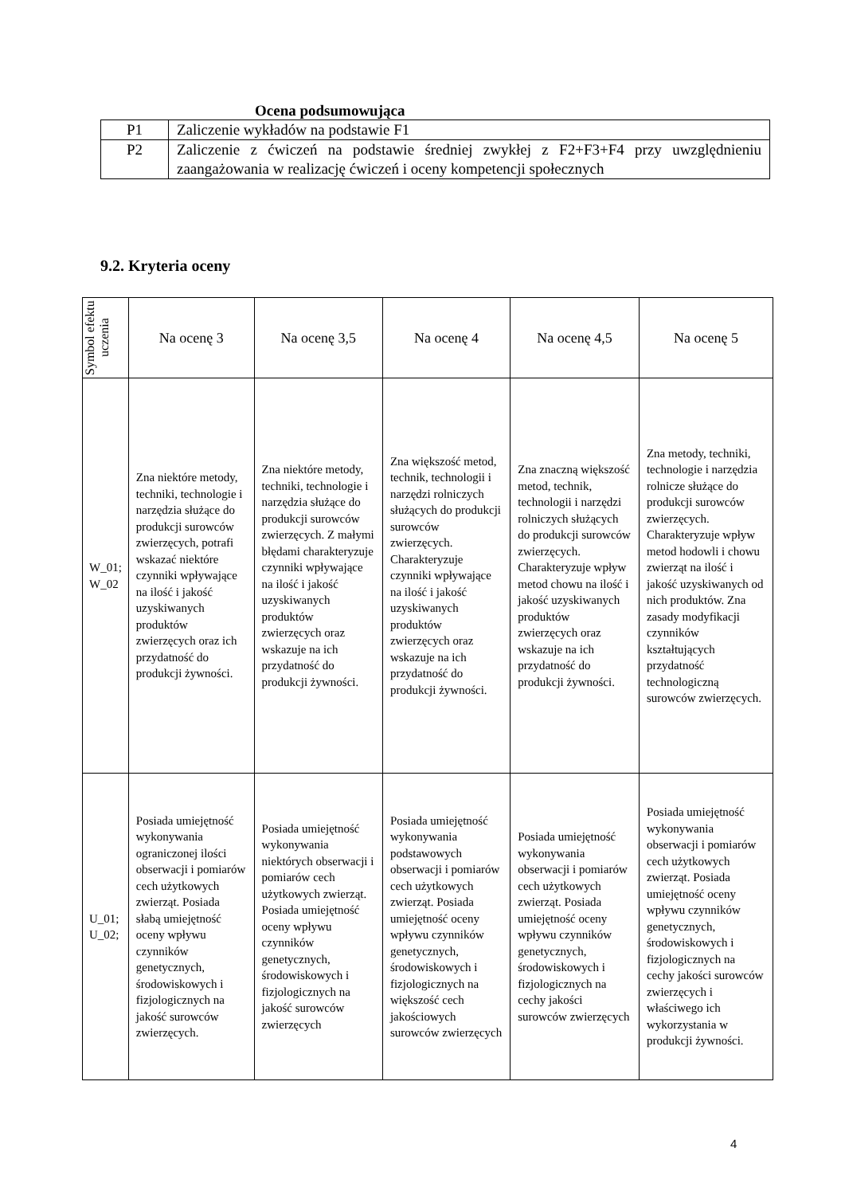Ocena podsumowująca
| P1 | Zaliczenie wykładów na podstawie F1 |
| P2 | Zaliczenie z ćwiczeń na podstawie średniej zwykłej z F2+F3+F4 przy uwzględnieniu zaangażowania w realizację ćwiczeń i oceny kompetencji społecznych |
9.2. Kryteria oceny
| Symbol efektu uczenia | Na ocenę 3 | Na ocenę 3,5 | Na ocenę 4 | Na ocenę 4,5 | Na ocenę 5 |
| --- | --- | --- | --- | --- | --- |
| W_01; W_02 | Zna niektóre metody, techniki, technologie i narzędzia służące do produkcji surowców zwierzęcych, potrafi wskazać niektóre czynniki wpływające na ilość i jakość uzyskiwanych produktów zwierzęcych oraz ich przydatność do produkcji żywności. | Zna niektóre metody, techniki, technologie i narzędzia służące do produkcji surowców zwierzęcych. Z małymi błędami charakteryzuje czynniki wpływające na ilość i jakość uzyskiwanych produktów zwierzęcych oraz wskazuje na ich przydatność do produkcji żywności. | Zna większość metod, technik, technologii i narzędzi rolniczych służących do produkcji surowców zwierzęcych. Charakteryzuje czynniki wpływające na ilość i jakość uzyskiwanych produktów zwierzęcych oraz wskazuje na ich przydatność do produkcji żywności. | Zna znaczną większość metod, technik, technologii i narzędzi rolniczych służących do produkcji surowców zwierzęcych. Charakteryzuje wpływ metod chowu na ilość i jakość uzyskiwanych produktów zwierzęcych oraz wskazuje na ich przydatność do produkcji żywności. | Zna metody, techniki, technologie i narzędzia rolnicze służące do produkcji surowców zwierzęcych. Charakteryzuje wpływ metod hodowli i chowu zwierząt na ilość i jakość uzyskiwanych od nich produktów. Zna zasady modyfikacji czynników kształtujących przydatność technologiczną surowców zwierzęcych. |
| U_01; U_02; | Posiada umiejętność wykonywania ograniczonej ilości obserwacji i pomiarów cech użytkowych zwierząt. Posiada słabą umiejętność oceny wpływu czynników genetycznych, środowiskowych i fizjologicznych na jakość surowców zwierzęcych. | Posiada umiejętność wykonywania niektórych obserwacji i pomiarów cech użytkowych zwierząt. Posiada umiejętność oceny wpływu czynników genetycznych, środowiskowych i fizjologicznych na jakość surowców zwierzęcych | Posiada umiejętność wykonywania podstawowych obserwacji i pomiarów cech użytkowych zwierząt. Posiada umiejętność oceny wpływu czynników genetycznych, środowiskowych i fizjologicznych na większość cech jakościowych surowców zwierzęcych | Posiada umiejętność wykonywania obserwacji i pomiarów cech użytkowych zwierząt. Posiada umiejętność oceny wpływu czynników genetycznych, środowiskowych i fizjologicznych na cechy jakości surowców zwierzęcych | Posiada umiejętność wykonywania obserwacji i pomiarów cech użytkowych zwierząt. Posiada umiejętność oceny wpływu czynników genetycznych, środowiskowych i fizjologicznych na cechy jakości surowców zwierzęcych i właściwego ich wykorzystania w produkcji żywności. |
4